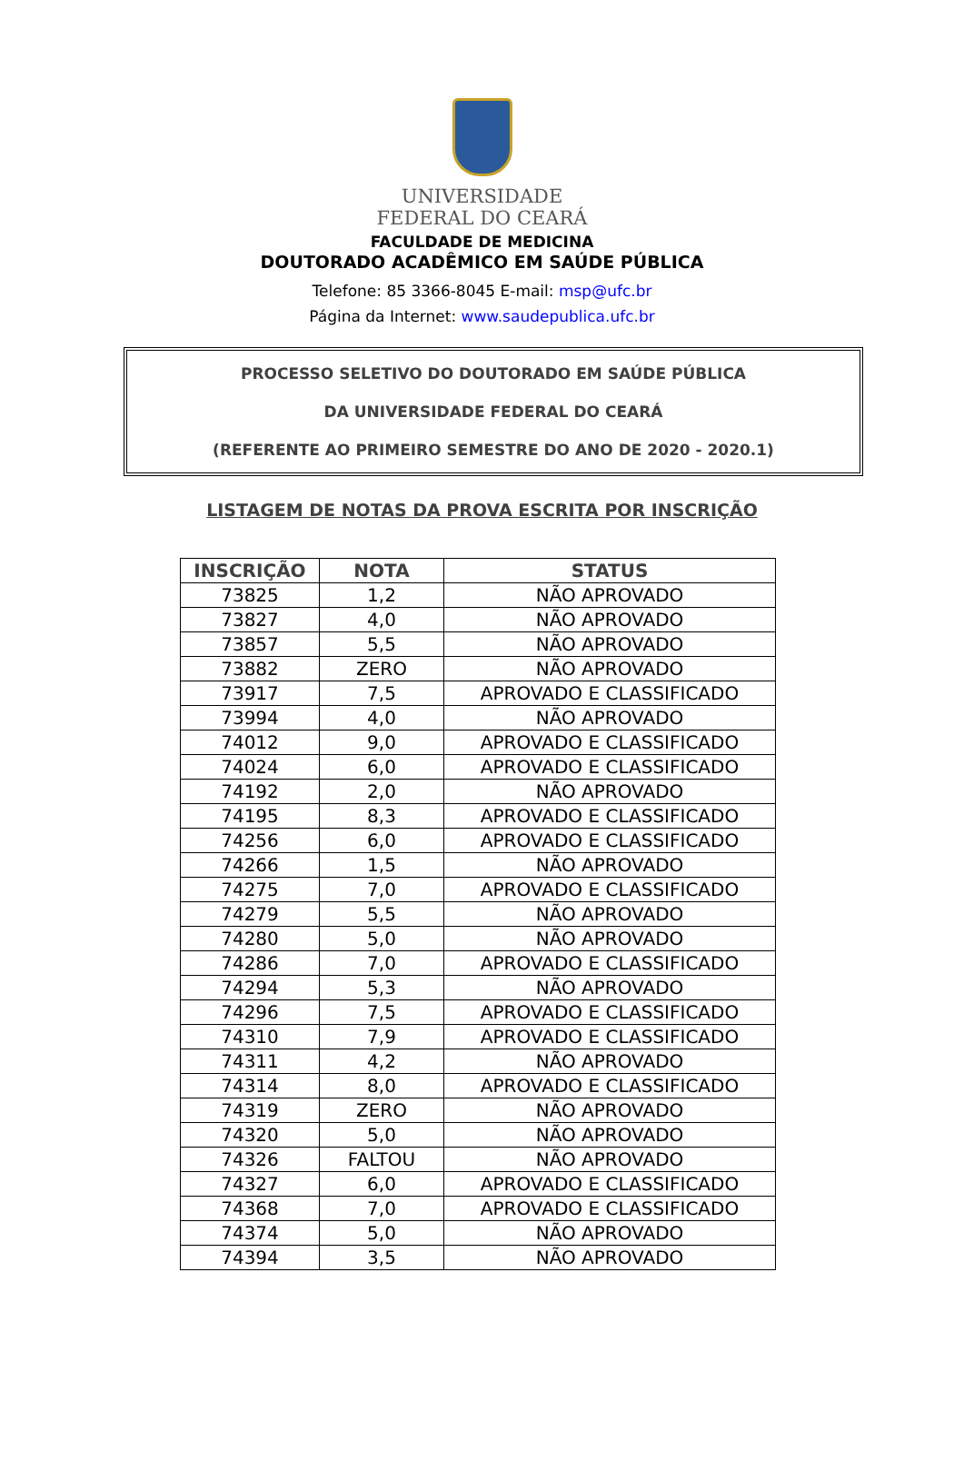UNIVERSIDADE
FEDERAL DO CEARÁ
FACULDADE DE MEDICINA
DOUTORADO ACADÊMICO EM SAÚDE PÚBLICA
Telefone: 85 3366-8045 E-mail: msp@ufc.br
Página da Internet: www.saudepublica.ufc.br
PROCESSO SELETIVO DO DOUTORADO EM SAÚDE PÚBLICA
DA UNIVERSIDADE FEDERAL DO CEARÁ
(REFERENTE AO PRIMEIRO SEMESTRE DO ANO DE 2020 - 2020.1)
LISTAGEM DE NOTAS DA PROVA ESCRITA POR INSCRIÇÃO
| INSCRIÇÃO | NOTA | STATUS |
| --- | --- | --- |
| 73825 | 1,2 | NÃO APROVADO |
| 73827 | 4,0 | NÃO APROVADO |
| 73857 | 5,5 | NÃO APROVADO |
| 73882 | ZERO | NÃO APROVADO |
| 73917 | 7,5 | APROVADO E CLASSIFICADO |
| 73994 | 4,0 | NÃO APROVADO |
| 74012 | 9,0 | APROVADO E CLASSIFICADO |
| 74024 | 6,0 | APROVADO E CLASSIFICADO |
| 74192 | 2,0 | NÃO APROVADO |
| 74195 | 8,3 | APROVADO E CLASSIFICADO |
| 74256 | 6,0 | APROVADO E CLASSIFICADO |
| 74266 | 1,5 | NÃO APROVADO |
| 74275 | 7,0 | APROVADO E CLASSIFICADO |
| 74279 | 5,5 | NÃO APROVADO |
| 74280 | 5,0 | NÃO APROVADO |
| 74286 | 7,0 | APROVADO E CLASSIFICADO |
| 74294 | 5,3 | NÃO APROVADO |
| 74296 | 7,5 | APROVADO E CLASSIFICADO |
| 74310 | 7,9 | APROVADO E CLASSIFICADO |
| 74311 | 4,2 | NÃO APROVADO |
| 74314 | 8,0 | APROVADO E CLASSIFICADO |
| 74319 | ZERO | NÃO APROVADO |
| 74320 | 5,0 | NÃO APROVADO |
| 74326 | FALTOU | NÃO APROVADO |
| 74327 | 6,0 | APROVADO E CLASSIFICADO |
| 74368 | 7,0 | APROVADO E CLASSIFICADO |
| 74374 | 5,0 | NÃO APROVADO |
| 74394 | 3,5 | NÃO APROVADO |